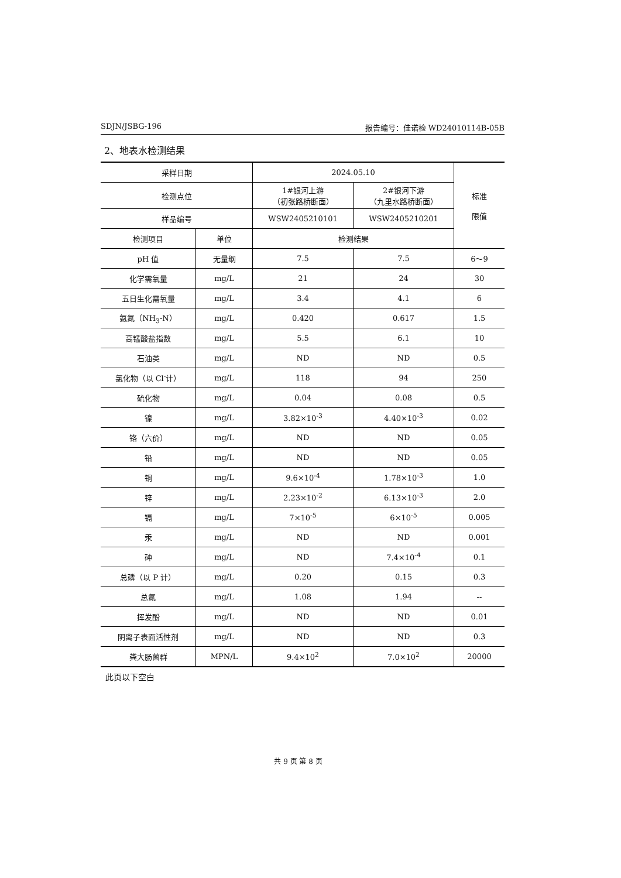SDJN/JSBG-196 报告编号：佳诺检 WD24010114B-05B
2、地表水检测结果
| 采样日期 | | 2024.05.10 | | 标准 限值 |
| --- | --- | --- | --- | --- |
| 检测点位 | | 1#银河上游 （初张路桥断面） | 2#银河下游 （九里水路桥断面） | |
| 样品编号 | | WSW2405210101 | WSW2405210201 | |
| 检测项目 | 单位 | 检测结果 | | |
| pH 值 | 无量纲 | 7.5 | 7.5 | 6～9 |
| 化学需氧量 | mg/L | 21 | 24 | 30 |
| 五日生化需氧量 | mg/L | 3.4 | 4.1 | 6 |
| 氨氮（NH<sub>3</sub>-N） | mg/L | 0.420 | 0.617 | 1.5 |
| 高锰酸盐指数 | mg/L | 5.5 | 6.1 | 10 |
| 石油类 | mg/L | ND | ND | 0.5 |
| 氯化物（以 Cl<sup>-</sup>计） | mg/L | 118 | 94 | 250 |
| 硫化物 | mg/L | 0.04 | 0.08 | 0.5 |
| 镍 | mg/L | 3.82×10<sup>-3</sup> | 4.40×10<sup>-3</sup> | 0.02 |
| 铬（六价） | mg/L | ND | ND | 0.05 |
| 铅 | mg/L | ND | ND | 0.05 |
| 铜 | mg/L | 9.6×10<sup>-4</sup> | 1.78×10<sup>-3</sup> | 1.0 |
| 锌 | mg/L | 2.23×10<sup>-2</sup> | 6.13×10<sup>-3</sup> | 2.0 |
| 镉 | mg/L | 7×10<sup>-5</sup> | 6×10<sup>-5</sup> | 0.005 |
| 汞 | mg/L | ND | ND | 0.001 |
| 砷 | mg/L | ND | 7.4×10<sup>-4</sup> | 0.1 |
| 总磷（以 P 计） | mg/L | 0.20 | 0.15 | 0.3 |
| 总氮 | mg/L | 1.08 | 1.94 | -- |
| 挥发酚 | mg/L | ND | ND | 0.01 |
| 阴离子表面活性剂 | mg/L | ND | ND | 0.3 |
| 粪大肠菌群 | MPN/L | 9.4×10<sup>2</sup> | 7.0×10<sup>2</sup> | 20000 |
此页以下空白
共 9 页 第 8 页